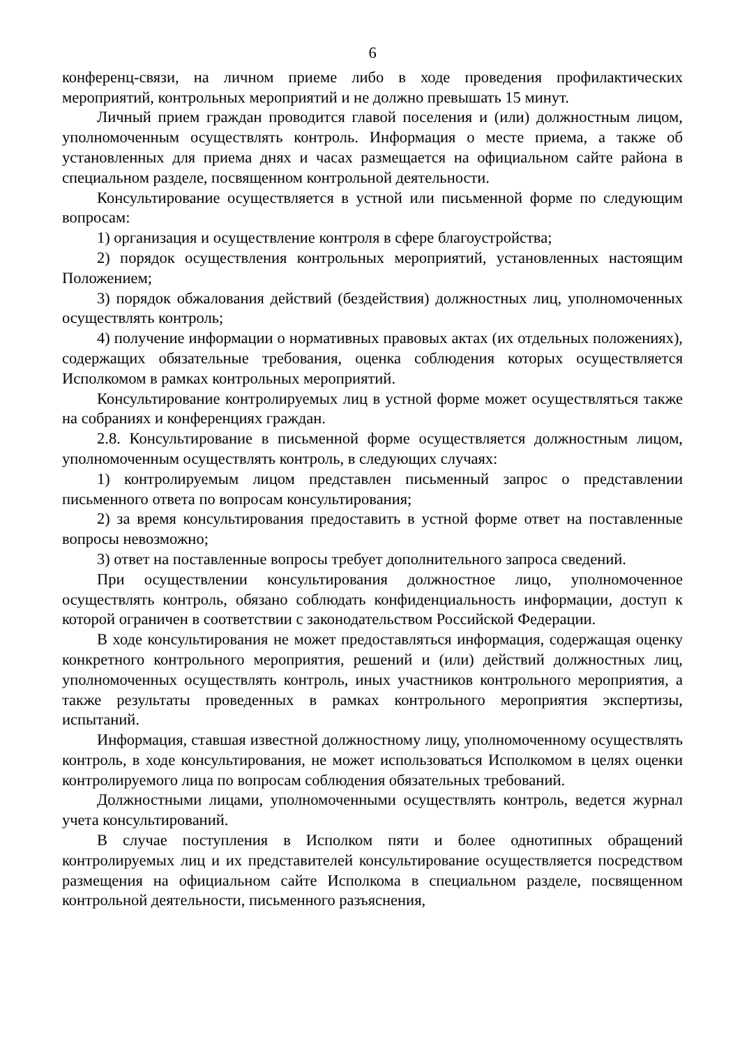6
конференц-связи, на личном приеме либо в ходе проведения профилактических мероприятий, контрольных мероприятий и не должно превышать 15 минут.
Личный прием граждан проводится главой поселения и (или) должностным лицом, уполномоченным осуществлять контроль. Информация о месте приема, а также об установленных для приема днях и часах размещается на официальном сайте района в специальном разделе, посвященном контрольной деятельности.
Консультирование осуществляется в устной или письменной форме по следующим вопросам:
1) организация и осуществление контроля в сфере благоустройства;
2) порядок осуществления контрольных мероприятий, установленных настоящим Положением;
3) порядок обжалования действий (бездействия) должностных лиц, уполномоченных осуществлять контроль;
4) получение информации о нормативных правовых актах (их отдельных положениях), содержащих обязательные требования, оценка соблюдения которых осуществляется Исполкомом в рамках контрольных мероприятий.
Консультирование контролируемых лиц в устной форме может осуществляться также на собраниях и конференциях граждан.
2.8. Консультирование в письменной форме осуществляется должностным лицом, уполномоченным осуществлять контроль, в следующих случаях:
1) контролируемым лицом представлен письменный запрос о представлении письменного ответа по вопросам консультирования;
2) за время консультирования предоставить в устной форме ответ на поставленные вопросы невозможно;
3) ответ на поставленные вопросы требует дополнительного запроса сведений.
При осуществлении консультирования должностное лицо, уполномоченное осуществлять контроль, обязано соблюдать конфиденциальность информации, доступ к которой ограничен в соответствии с законодательством Российской Федерации.
В ходе консультирования не может предоставляться информация, содержащая оценку конкретного контрольного мероприятия, решений и (или) действий должностных лиц, уполномоченных осуществлять контроль, иных участников контрольного мероприятия, а также результаты проведенных в рамках контрольного мероприятия экспертизы, испытаний.
Информация, ставшая известной должностному лицу, уполномоченному осуществлять контроль, в ходе консультирования, не может использоваться Исполкомом в целях оценки контролируемого лица по вопросам соблюдения обязательных требований.
Должностными лицами, уполномоченными осуществлять контроль, ведется журнал учета консультирований.
В случае поступления в Исполком пяти и более однотипных обращений контролируемых лиц и их представителей консультирование осуществляется посредством размещения на официальном сайте Исполкома в специальном разделе, посвященном контрольной деятельности, письменного разъяснения,